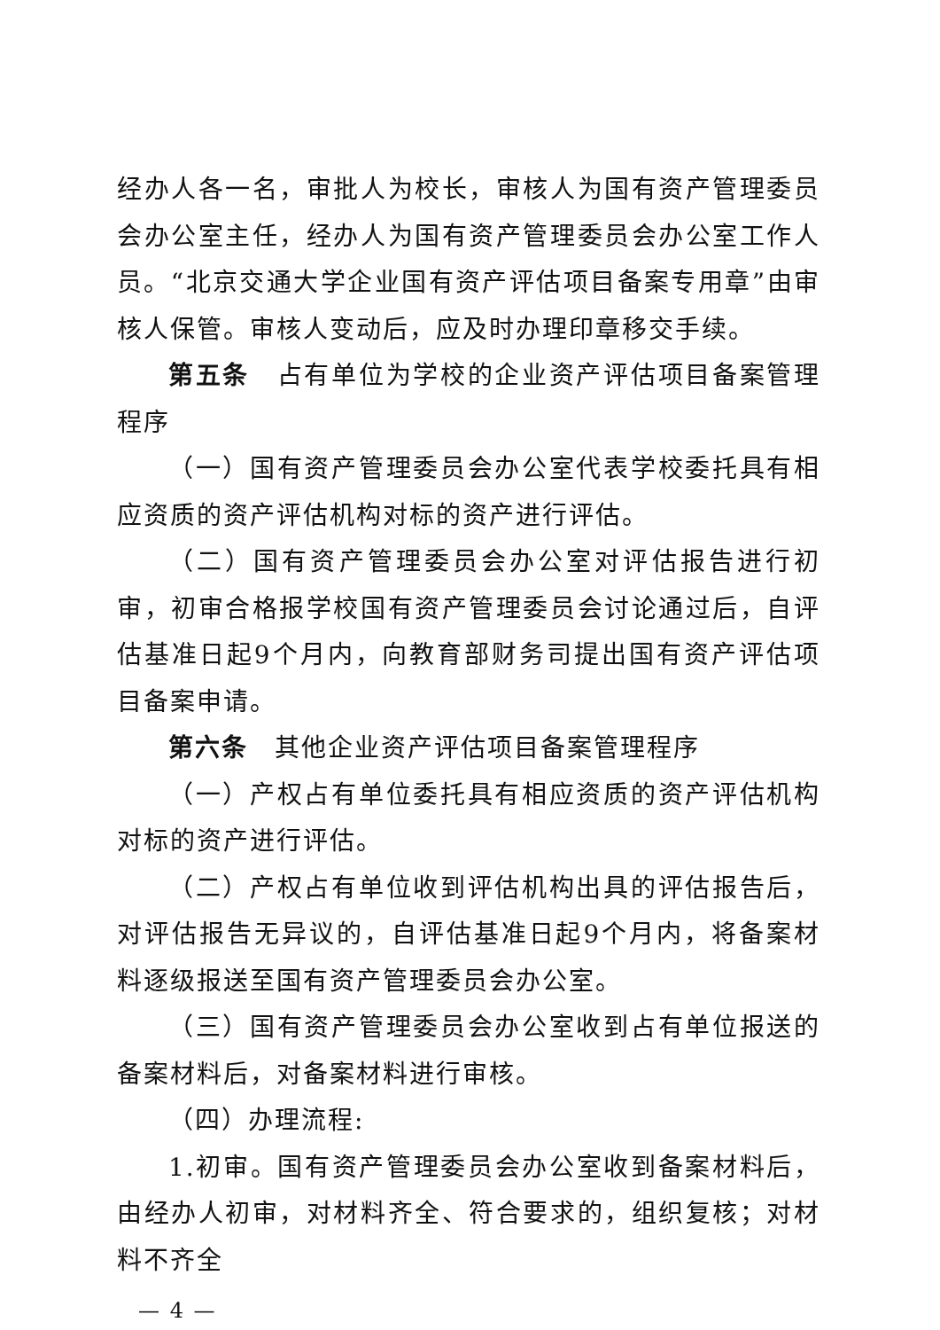经办人各一名，审批人为校长，审核人为国有资产管理委员会办公室主任，经办人为国有资产管理委员会办公室工作人员。“北京交通大学企业国有资产评估项目备案专用章”由审核人保管。审核人变动后，应及时办理印章移交手续。
第五条　占有单位为学校的企业资产评估项目备案管理程序
（一）国有资产管理委员会办公室代表学校委托具有相应资质的资产评估机构对标的资产进行评估。
（二）国有资产管理委员会办公室对评估报告进行初审，初审合格报学校国有资产管理委员会讨论通过后，自评估基准日起9个月内，向教育部财务司提出国有资产评估项目备案申请。
第六条　其他企业资产评估项目备案管理程序
（一）产权占有单位委托具有相应资质的资产评估机构对标的资产进行评估。
（二）产权占有单位收到评估机构出具的评估报告后，对评估报告无异议的，自评估基准日起9个月内，将备案材料逐级报送至国有资产管理委员会办公室。
（三）国有资产管理委员会办公室收到占有单位报送的备案材料后，对备案材料进行审核。
（四）办理流程:
1.初审。国有资产管理委员会办公室收到备案材料后，由经办人初审，对材料齐全、符合要求的，组织复核；对材料不齐全
— 4 —